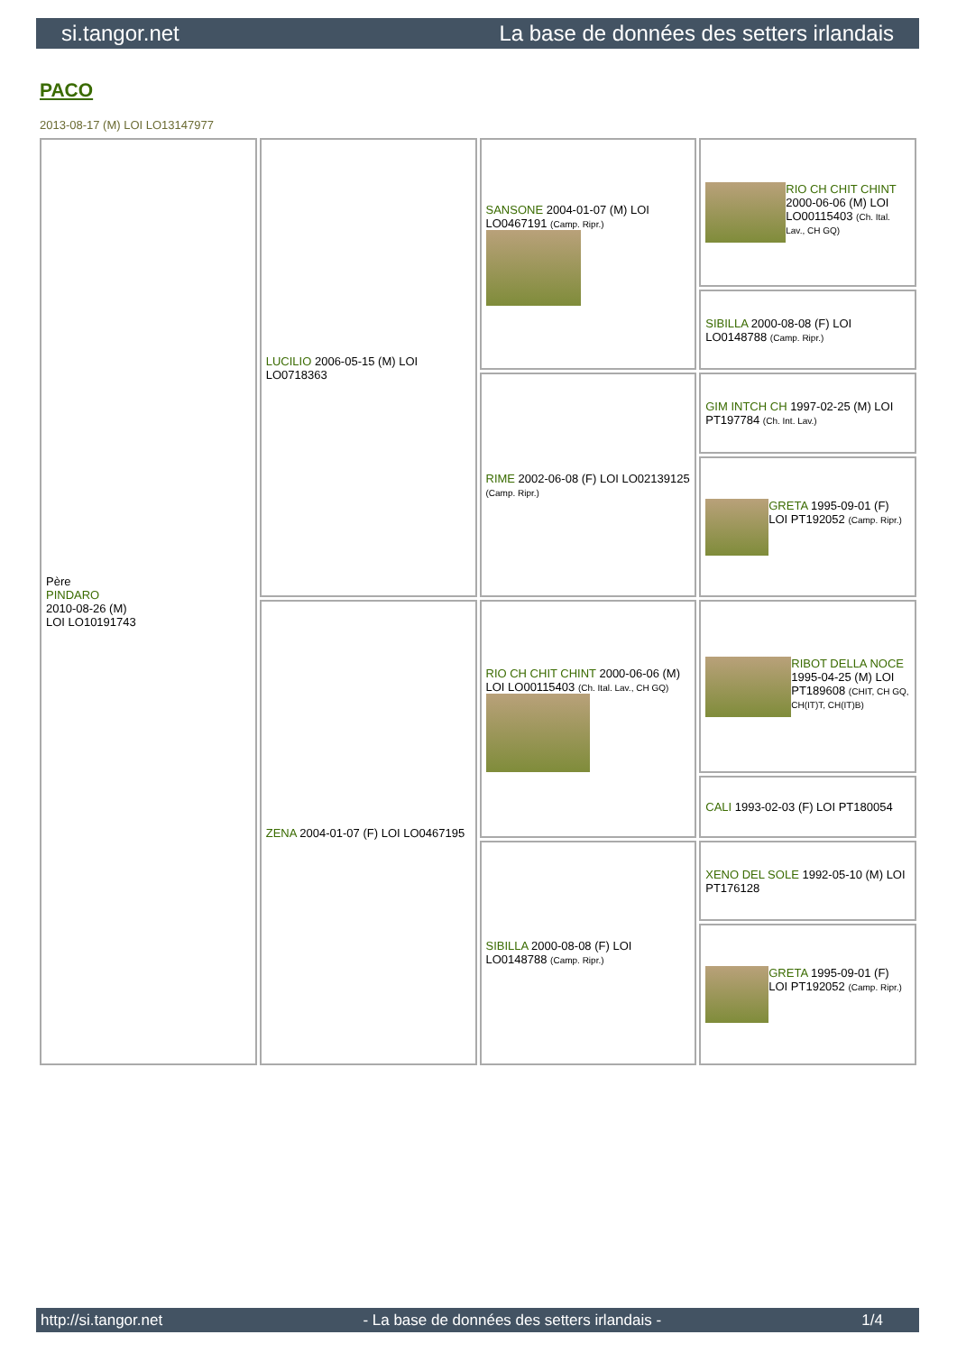si.tangor.net La base de données des setters irlandais
PACO
2013-08-17 (M) LOI LO13147977
| Père PINDARO 2010-08-26 (M) LOI LO10191743 | LUCILIO 2006-05-15 (M) LOI LO0718363 | SANSONE 2004-01-07 (M) LOI LO0467191 (Camp. Ripr.) | RIO CH CHIT CHINT 2000-06-06 (M) LOI LO00115403 (Ch. Ital. Lav., CH GQ) |
| | | | SIBILLA 2000-08-08 (F) LOI LO0148788 (Camp. Ripr.) |
| | | RIME 2002-06-08 (F) LOI LO02139125 (Camp. Ripr.) | GIM INTCH CH 1997-02-25 (M) LOI PT197784 (Ch. Int. Lav.) |
| | | | GRETA 1995-09-01 (F) LOI PT192052 (Camp. Ripr.) |
| | ZENA 2004-01-07 (F) LOI LO0467195 | RIO CH CHIT CHINT 2000-06-06 (M) LOI LO00115403 (Ch. Ital. Lav., CH GQ) | RIBOT DELLA NOCE 1995-04-25 (M) LOI PT189608 (CHIT, CH GQ, CH(IT)T, CH(IT)B) |
| | | | CALI 1993-02-03 (F) LOI PT180054 |
| | | SIBILLA 2000-08-08 (F) LOI LO0148788 (Camp. Ripr.) | XENO DEL SOLE 1992-05-10 (M) LOI PT176128 |
| | | | GRETA 1995-09-01 (F) LOI PT192052 (Camp. Ripr.) |
http://si.tangor.net - La base de données des setters irlandais - 1/4